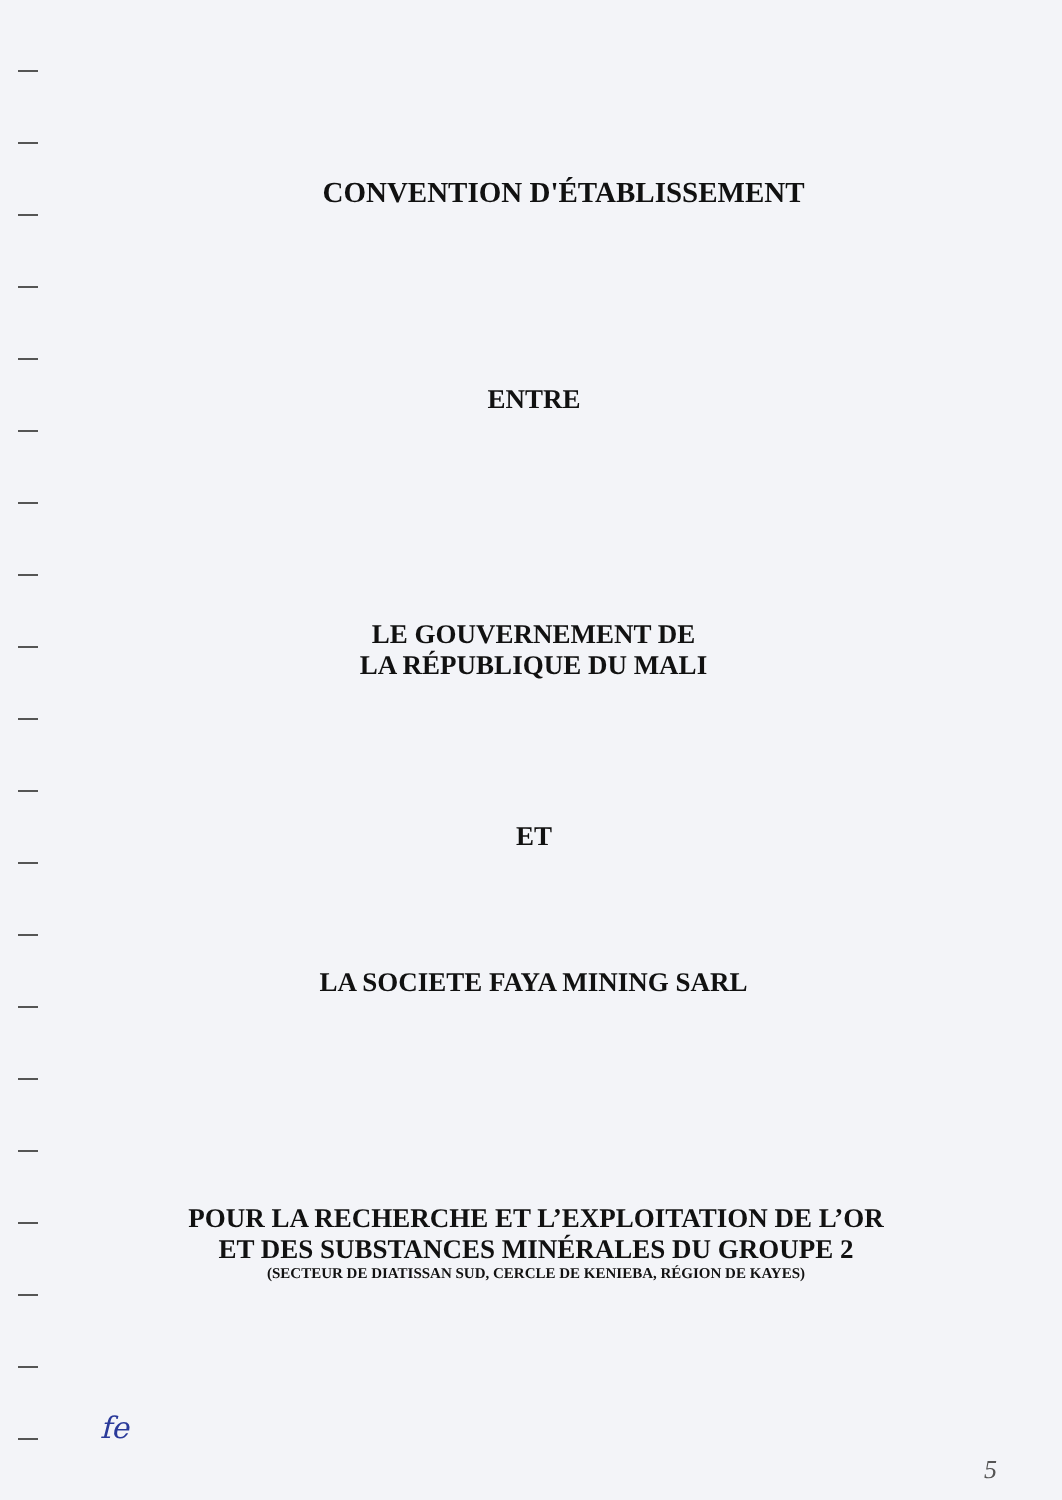CONVENTION D'ÉTABLISSEMENT
ENTRE
LE GOUVERNEMENT DE
LA RÉPUBLIQUE DU MALI
ET
LA SOCIETE FAYA MINING SARL
POUR LA RECHERCHE ET L’EXPLOITATION DE L’OR
ET DES SUBSTANCES MINÉRALES DU GROUPE 2
(SECTEUR DE DIATISSAN SUD, CERCLE DE KENIEBA, RÉGION DE KAYES)
fe
5